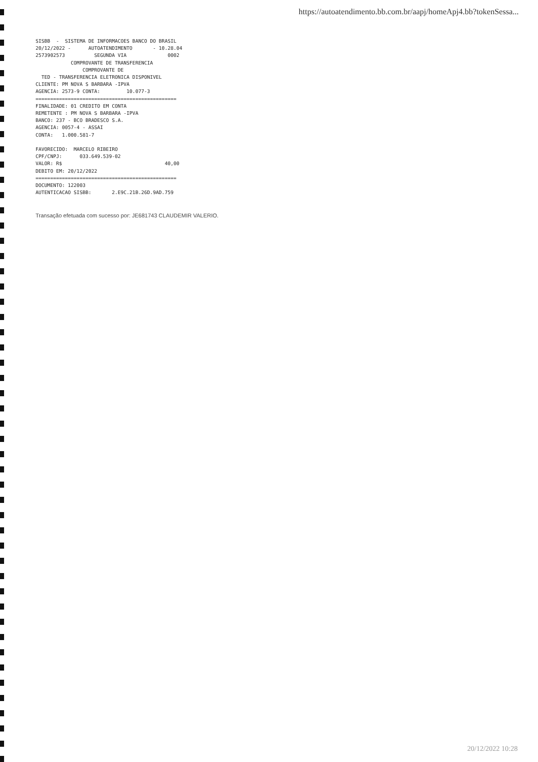https://autoatendimento.bb.com.br/aapj/homeApj4.bb?tokenSessa...
SISBB - SISTEMA DE INFORMACOES BANCO DO BRASIL 20/12/2022 - AUTOATENDIMENTO - 10.28.04 2573902573 SEGUNDA VIA 0002 COMPROVANTE DE TRANSFERENCIA COMPROVANTE DE TED - TRANSFERENCIA ELETRONICA DISPONIVEL CLIENTE: PM NOVA S BARBARA -IPVA AGENCIA: 2573-9 CONTA: 10.077-3 ================================================ FINALIDADE: 01 CREDITO EM CONTA REMETENTE : PM NOVA S BARBARA -IPVA BANCO: 237 - BCO BRADESCO S.A. AGENCIA: 0057-4 - ASSAI CONTA: 1.000.581-7 FAVORECIDO: MARCELO RIBEIRO CPF/CNPJ: 033.649.539-02 VALOR: R$ 40,00 DEBITO EM: 20/12/2022 ================================================ DOCUMENTO: 122003 AUTENTICACAO SISBB: 2.E9C.21B.26D.9AD.759
Transação efetuada com sucesso por: JE681743 CLAUDEMIR VALERIO.
20/12/2022 10:28